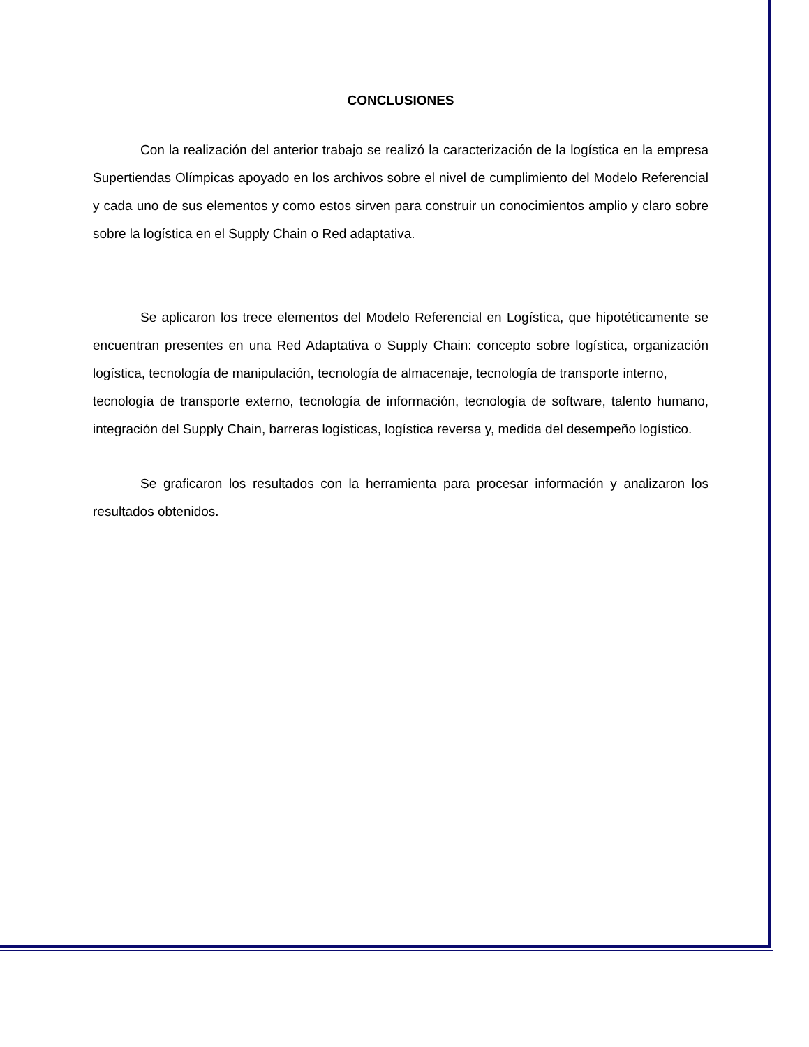CONCLUSIONES
Con la realización del anterior trabajo se realizó la caracterización de la logística en la empresa Supertiendas Olímpicas apoyado en los archivos sobre el nivel de cumplimiento del Modelo Referencial y cada uno de sus elementos y como estos sirven para construir un conocimientos amplio y claro sobre sobre la logística en el Supply Chain o Red adaptativa.
Se aplicaron los trece elementos del Modelo Referencial en Logística, que hipotéticamente se encuentran presentes en una Red Adaptativa o Supply Chain: concepto sobre logística, organización logística, tecnología de manipulación, tecnología de almacenaje, tecnología de transporte interno,
tecnología de transporte externo, tecnología de información, tecnología de software, talento humano, integración del Supply Chain, barreras logísticas, logística reversa y, medida del desempeño logístico.
Se graficaron los resultados con la herramienta para procesar información y analizaron los resultados obtenidos.